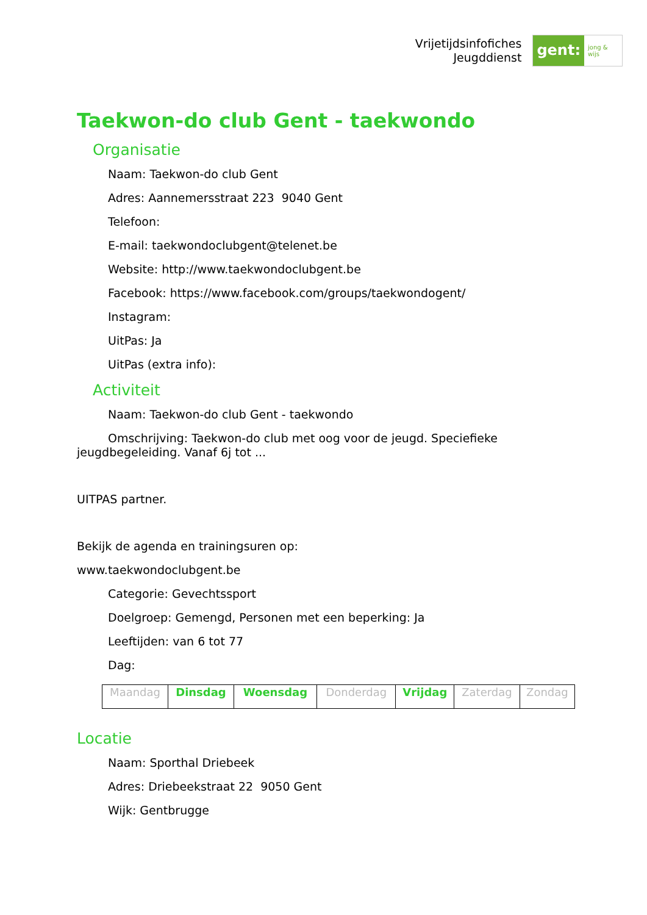Vrijetijdsinfofiches
Jeugddienst
gent:
jong & wijs
Taekwon-do club Gent - taekwondo
Organisatie
Naam: Taekwon-do club Gent
Adres: Aannemersstraat 223 9040 Gent
Telefoon:
E-mail: taekwondoclubgent@telenet.be
Website: http://www.taekwondoclubgent.be
Facebook: https://www.facebook.com/groups/taekwondogent/
Instagram:
UitPas: Ja
UitPas (extra info):
Activiteit
Naam: Taekwon-do club Gent - taekwondo
Omschrijving: Taekwon-do club met oog voor de jeugd. Speciefieke jeugdbegeleiding. Vanaf 6j tot ...
UITPAS partner.
Bekijk de agenda en trainingsuren op:
www.taekwondoclubgent.be
Categorie: Gevechtssport
Doelgroep: Gemengd, Personen met een beperking: Ja
Leeftijden: van 6 tot 77
Dag:
| Maandag | Dinsdag | Woensdag | Donderdag | Vrijdag | Zaterdag | Zondag |
Locatie
Naam: Sporthal Driebeek
Adres: Driebeekstraat 22 9050 Gent
Wijk: Gentbrugge